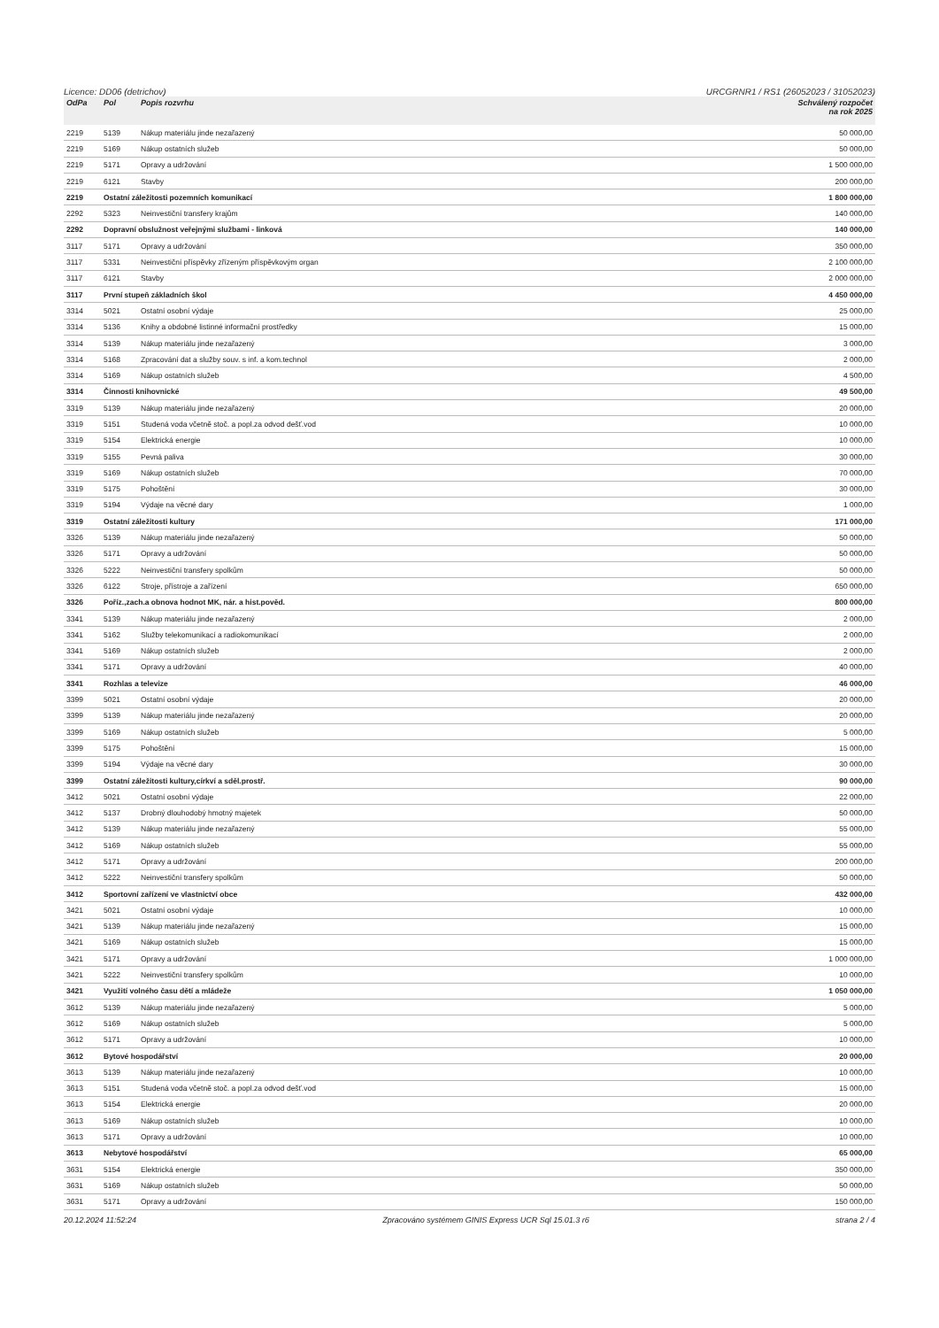Licence: DD06 (detrichov) URCGRNR1 / RS1 (26052023 / 31052023)
| OdPa | Pol | Popis rozvrhu | Schválený rozpočet na rok 2025 |
| --- | --- | --- | --- |
| 2219 | 5139 | Nákup materiálu jinde nezařazený | 50 000,00 |
| 2219 | 5169 | Nákup ostatních služeb | 50 000,00 |
| 2219 | 5171 | Opravy a udržování | 1 500 000,00 |
| 2219 | 6121 | Stavby | 200 000,00 |
| 2219 | Ostatní záležitosti pozemních komunikací | | 1 800 000,00 |
| 2292 | 5323 | Neinvestiční transfery krajům | 140 000,00 |
| 2292 | Dopravní obslužnost veřejnými službami - linková | | 140 000,00 |
| 3117 | 5171 | Opravy a udržování | 350 000,00 |
| 3117 | 5331 | Neinvestiční příspěvky zřízeným příspěvkovým organ | 2 100 000,00 |
| 3117 | 6121 | Stavby | 2 000 000,00 |
| 3117 | První stupeň základních škol | | 4 450 000,00 |
| 3314 | 5021 | Ostatní osobní výdaje | 25 000,00 |
| 3314 | 5136 | Knihy a obdobné listinné informační prostředky | 15 000,00 |
| 3314 | 5139 | Nákup materiálu jinde nezařazený | 3 000,00 |
| 3314 | 5168 | Zpracování dat a služby souv. s inf. a kom.technol | 2 000,00 |
| 3314 | 5169 | Nákup ostatních služeb | 4 500,00 |
| 3314 | Činnosti knihovnické | | 49 500,00 |
| 3319 | 5139 | Nákup materiálu jinde nezařazený | 20 000,00 |
| 3319 | 5151 | Studená voda včetně stoč. a popl.za odvod dešť.vod | 10 000,00 |
| 3319 | 5154 | Elektrická energie | 10 000,00 |
| 3319 | 5155 | Pevná paliva | 30 000,00 |
| 3319 | 5169 | Nákup ostatních služeb | 70 000,00 |
| 3319 | 5175 | Pohoštění | 30 000,00 |
| 3319 | 5194 | Výdaje na věcné dary | 1 000,00 |
| 3319 | Ostatní záležitosti kultury | | 171 000,00 |
| 3326 | 5139 | Nákup materiálu jinde nezařazený | 50 000,00 |
| 3326 | 5171 | Opravy a udržování | 50 000,00 |
| 3326 | 5222 | Neinvestiční transfery spolkům | 50 000,00 |
| 3326 | 6122 | Stroje, přístroje a zařízení | 650 000,00 |
| 3326 | Poříz.,zach.a obnova hodnot MK, nár. a hist.pověd. | | 800 000,00 |
| 3341 | 5139 | Nákup materiálu jinde nezařazený | 2 000,00 |
| 3341 | 5162 | Služby telekomunikací a radiokomunikací | 2 000,00 |
| 3341 | 5169 | Nákup ostatních služeb | 2 000,00 |
| 3341 | 5171 | Opravy a udržování | 40 000,00 |
| 3341 | Rozhlas a televize | | 46 000,00 |
| 3399 | 5021 | Ostatní osobní výdaje | 20 000,00 |
| 3399 | 5139 | Nákup materiálu jinde nezařazený | 20 000,00 |
| 3399 | 5169 | Nákup ostatních služeb | 5 000,00 |
| 3399 | 5175 | Pohoštění | 15 000,00 |
| 3399 | 5194 | Výdaje na věcné dary | 30 000,00 |
| 3399 | Ostatní záležitosti kultury,církví a sděl.prostř. | | 90 000,00 |
| 3412 | 5021 | Ostatní osobní výdaje | 22 000,00 |
| 3412 | 5137 | Drobný dlouhodobý hmotný majetek | 50 000,00 |
| 3412 | 5139 | Nákup materiálu jinde nezařazený | 55 000,00 |
| 3412 | 5169 | Nákup ostatních služeb | 55 000,00 |
| 3412 | 5171 | Opravy a udržování | 200 000,00 |
| 3412 | 5222 | Neinvestiční transfery spolkům | 50 000,00 |
| 3412 | Sportovní zařízení ve vlastnictví obce | | 432 000,00 |
| 3421 | 5021 | Ostatní osobní výdaje | 10 000,00 |
| 3421 | 5139 | Nákup materiálu jinde nezařazený | 15 000,00 |
| 3421 | 5169 | Nákup ostatních služeb | 15 000,00 |
| 3421 | 5171 | Opravy a udržování | 1 000 000,00 |
| 3421 | 5222 | Neinvestiční transfery spolkům | 10 000,00 |
| 3421 | Využití volného času dětí a mládeže | | 1 050 000,00 |
| 3612 | 5139 | Nákup materiálu jinde nezařazený | 5 000,00 |
| 3612 | 5169 | Nákup ostatních služeb | 5 000,00 |
| 3612 | 5171 | Opravy a udržování | 10 000,00 |
| 3612 | Bytové hospodářství | | 20 000,00 |
| 3613 | 5139 | Nákup materiálu jinde nezařazený | 10 000,00 |
| 3613 | 5151 | Studená voda včetně stoč. a popl.za odvod dešť.vod | 15 000,00 |
| 3613 | 5154 | Elektrická energie | 20 000,00 |
| 3613 | 5169 | Nákup ostatních služeb | 10 000,00 |
| 3613 | 5171 | Opravy a udržování | 10 000,00 |
| 3613 | Nebytové hospodářství | | 65 000,00 |
| 3631 | 5154 | Elektrická energie | 350 000,00 |
| 3631 | 5169 | Nákup ostatních služeb | 50 000,00 |
| 3631 | 5171 | Opravy a udržování | 150 000,00 |
20.12.2024 11:52:24 Zpracováno systémem GINIS Express UCR Sql 15.01.3 r6 strana 2 / 4